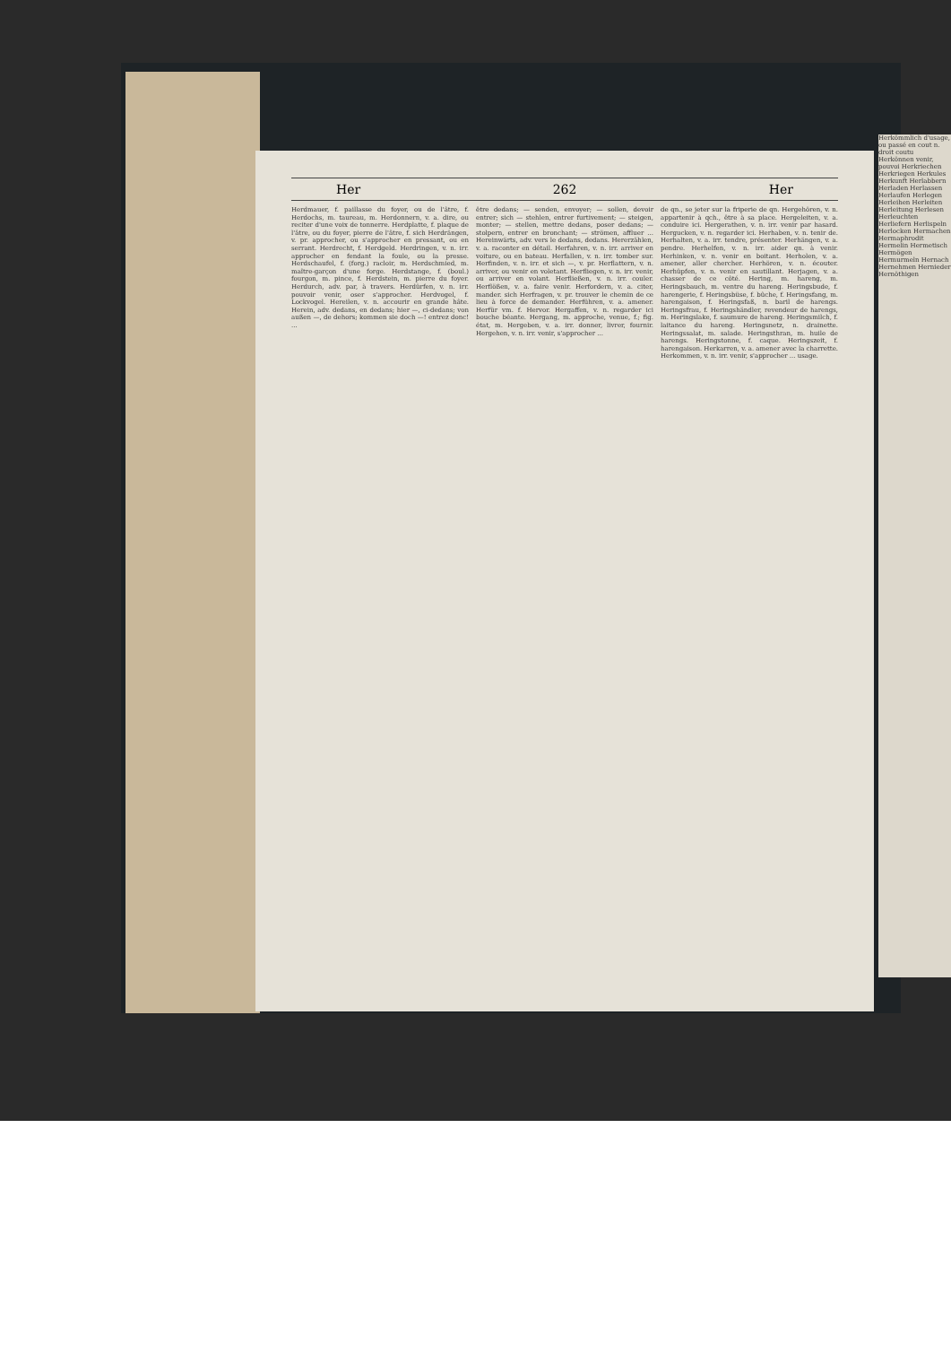Her 262 Her
Herdmauer, f. paillasse du foyer, ou de l'âtre, f. Herdochs, m. taureau, m. Herdonnern, v. a. dire, ou reciter d'une voix de tonnerre. Herdplatte, f. plaque de l'âtre, ou du foyer, pierre de l'âtre, f. sich Herdrängen, v. pr. approcher, ou s'approcher en pressant, ou en serrant. Herdrecht, f. Herdgeld. Herdringen, v. n. irr. approcher en fendant la foule, ou la presse. Herdschaufel, f. (forg.) racloir, m. Herdschmied, m. maître-garçon d'une forge. Herdstange, f. (boul.) fourgon, m. pince, f. Herdstein, m. pierre du foyer. Herdurch, adv. par, à travers. Herdürfen, v. n. irr. pouvoir venir, oser s'approcher. Herdvogel, f. Lockvogel. Hereilen, v. n. accourir en grande hâte. Herein, adv. dedans, en dedans; hier —, ci-dedans; von außen —, de dehors; kommen sie doch —! entrez donc! ...
être dedans; — senden, envoyer; — sollen, devoir entrer; sich — stehlen, entrer furtivement; — steigen, monter; — stellen, mettre dedans, poser dedans; — stolpern, entrer en bronchant; — strömen, affluer ... Hereinwärts, adv. vers le dedans, dedans. Hererzählen, v. a. raconter en détail. Herfahren, v. n. irr. arriver en voiture, ou en bateau. Herfallen, v. n. irr. tomber sur. Herfinden, v. n. irr. et sich —, v. pr. Herflattern, v. n. arriver, ou venir en voletant. Herfliegen, v. n. irr. venir, ou arriver en volant. Herfließen, v. n. irr. couler. Herflößen, v. a. faire venir. Herfordern, v. a. citer, mander. sich Herfragen, v. pr. trouver le chemin de ce lieu à force de demander. Herführen, v. a. amener. Herfür vm. f. Hervor. Hergaffen, v. n. regarder ici bouche béante. Hergang, m. approche, venue, f.; fig. état, m. Hergeben, v. a. irr. donner, livrer, fournir. Hergehen, v. n. irr. venir, s'approcher ...
de qn., se jeter sur la friperie de qn. Hergehören, v. n. appartenir à qch., être à sa place. Hergeleiten, v. a. conduire ici. Hergerathen, v. n. irr. venir par hasard. Hergucken, v. n. regarder ici. Herhaben, v. n. tenir de. Herhalten, v. a. irr. tendre, présenter. Herhängen, v. a. pendre. Herhelfen, v. n. irr. aider qn. à venir. Herhinken, v. n. venir en boitant. Herholen, v. a. amener, aller chercher. Herhören, v. n. écouter. Herhüpfen, v. n. venir en sautillant. Herjagen, v. a. chasser de ce côté. Hering, m. hareng, m. Heringsbauch, m. ventre du hareng. Heringsbude, f. harengerie, f. Heringsbüse, f. bûche, f. Heringsfang, m. harengaison, f. Heringsfaß, n. baril de harengs. Heringsfrau, f. Heringshändler, revendeur de harengs, m. Heringslake, f. saumure de hareng. Heringsmilch, f. laitance du hareng. Heringsnetz, n. drainette. Heringssalat, m. salade. Heringsthran, m. huile de harengs. Heringstonne, f. caque. Heringszeit, f. harengaison. Herkarren, v. a. amener avec la charrette. Herkommen, v. n. irr. venir, s'approcher ... usage.
Herkömmlich d'usage, ou passé en cout n. droit coutu Herkönnen venir, pouvoi Herkriechen Herkriegen Herkules Herkunft Herlabbern Herladen Herlassen Herlaufen Herlegen Herleihen Herleiten Herleitung Herlesen Herleuchten Herliefern Herlispeln Herlocken Hermachen Hermaphrodit Hermelin Hermetisch Hermögen Hermurmeln Hernach Hernehmen Hernieder Hernöthigen